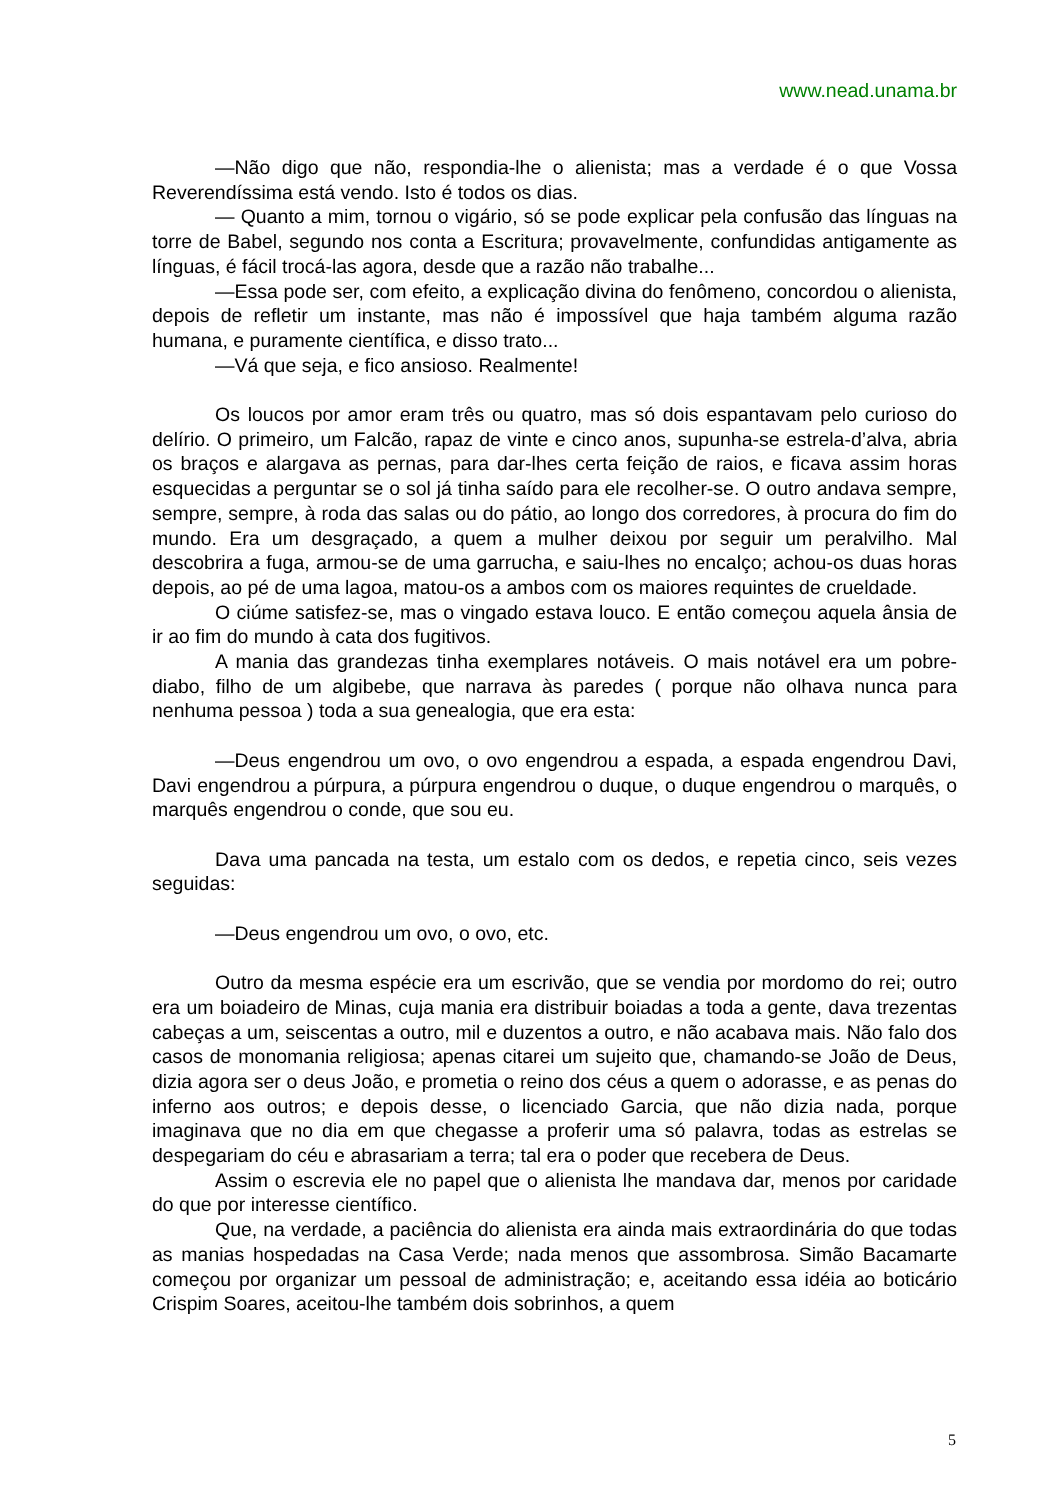www.nead.unama.br
—Não digo que não, respondia-lhe o alienista; mas a verdade é o que Vossa Reverendíssima está vendo. Isto é todos os dias.
— Quanto a mim, tornou o vigário, só se pode explicar pela confusão das línguas na torre de Babel, segundo nos conta a Escritura; provavelmente, confundidas antigamente as línguas, é fácil trocá-las agora, desde que a razão não trabalhe...
—Essa pode ser, com efeito, a explicação divina do fenômeno, concordou o alienista, depois de refletir um instante, mas não é impossível que haja também alguma razão humana, e puramente científica, e disso trato...
—Vá que seja, e fico ansioso. Realmente!
Os loucos por amor eram três ou quatro, mas só dois espantavam pelo curioso do delírio. O primeiro, um Falcão, rapaz de vinte e cinco anos, supunha-se estrela-d’alva, abria os braços e alargava as pernas, para dar-lhes certa feição de raios, e ficava assim horas esquecidas a perguntar se o sol já tinha saído para ele recolher-se. O outro andava sempre, sempre, sempre, à roda das salas ou do pátio, ao longo dos corredores, à procura do fim do mundo. Era um desgraçado, a quem a mulher deixou por seguir um peralvilho. Mal descobrira a fuga, armou-se de uma garrucha, e saiu-lhes no encalço; achou-os duas horas depois, ao pé de uma lagoa, matou-os a ambos com os maiores requintes de crueldade.
O ciúme satisfez-se, mas o vingado estava louco. E então começou aquela ânsia de ir ao fim do mundo à cata dos fugitivos.
A mania das grandezas tinha exemplares notáveis. O mais notável era um pobre-diabo, filho de um algibebe, que narrava às paredes ( porque não olhava nunca para nenhuma pessoa ) toda a sua genealogia, que era esta:
—Deus engendrou um ovo, o ovo engendrou a espada, a espada engendrou Davi, Davi engendrou a púrpura, a púrpura engendrou o duque, o duque engendrou o marquês, o marquês engendrou o conde, que sou eu.
Dava uma pancada na testa, um estalo com os dedos, e repetia cinco, seis vezes seguidas:
—Deus engendrou um ovo, o ovo, etc.
Outro da mesma espécie era um escrivão, que se vendia por mordomo do rei; outro era um boiadeiro de Minas, cuja mania era distribuir boiadas a toda a gente, dava trezentas cabeças a um, seiscentas a outro, mil e duzentos a outro, e não acabava mais. Não falo dos casos de monomania religiosa; apenas citarei um sujeito que, chamando-se João de Deus, dizia agora ser o deus João, e prometia o reino dos céus a quem o adorasse, e as penas do inferno aos outros; e depois desse, o licenciado Garcia, que não dizia nada, porque imaginava que no dia em que chegasse a proferir uma só palavra, todas as estrelas se despegariam do céu e abrasariam a terra; tal era o poder que recebera de Deus.
Assim o escrevia ele no papel que o alienista lhe mandava dar, menos por caridade do que por interesse científico.
Que, na verdade, a paciência do alienista era ainda mais extraordinária do que todas as manias hospedadas na Casa Verde; nada menos que assombrosa. Simão Bacamarte começou por organizar um pessoal de administração; e, aceitando essa idéia ao boticário Crispim Soares, aceitou-lhe também dois sobrinhos, a quem
5